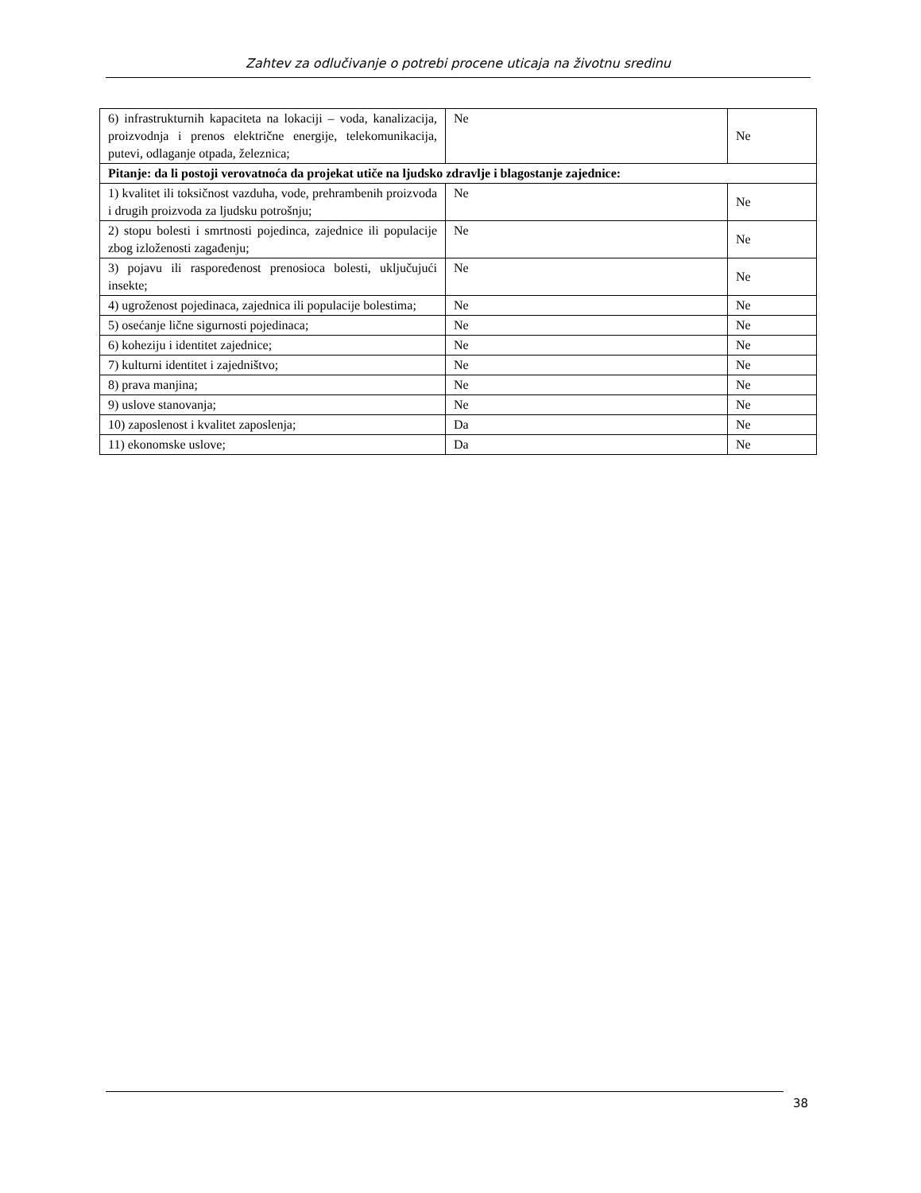Zahtev za odlučivanje o potrebi procene uticaja na životnu sredinu
| 6) infrastrukturnih kapaciteta na lokaciji – voda, kanalizacija, proizvodnja i prenos električne energije, telekomunikacija, putevi, odlaganje otpada, železnica; | Ne | Ne |
| Pitanje: da li postoji verovatnoća da projekat utiče na ljudsko zdravlje i blagostanje zajednice: | | |
| 1) kvalitet ili toksičnost vazduha, vode, prehrambenih proizvoda i drugih proizvoda za ljudsku potrošnju; | Ne | Ne |
| 2) stopu bolesti i smrtnosti pojedinca, zajednice ili populacije zbog izloženosti zagađenju; | Ne | Ne |
| 3) pojavu ili raspoređenost prenosioca bolesti, uključujući insekte; | Ne | Ne |
| 4) ugroženost pojedinaca, zajednica ili populacije bolestima; | Ne | Ne |
| 5) osećanje lične sigurnosti pojedinaca; | Ne | Ne |
| 6) koheziju i identitet zajednice; | Ne | Ne |
| 7) kulturni identitet i zajedništvo; | Ne | Ne |
| 8) prava manjina; | Ne | Ne |
| 9) uslove stanovanja; | Ne | Ne |
| 10) zaposlenost i kvalitet zaposlenja; | Da | Ne |
| 11) ekonomske uslove; | Da | Ne |
38